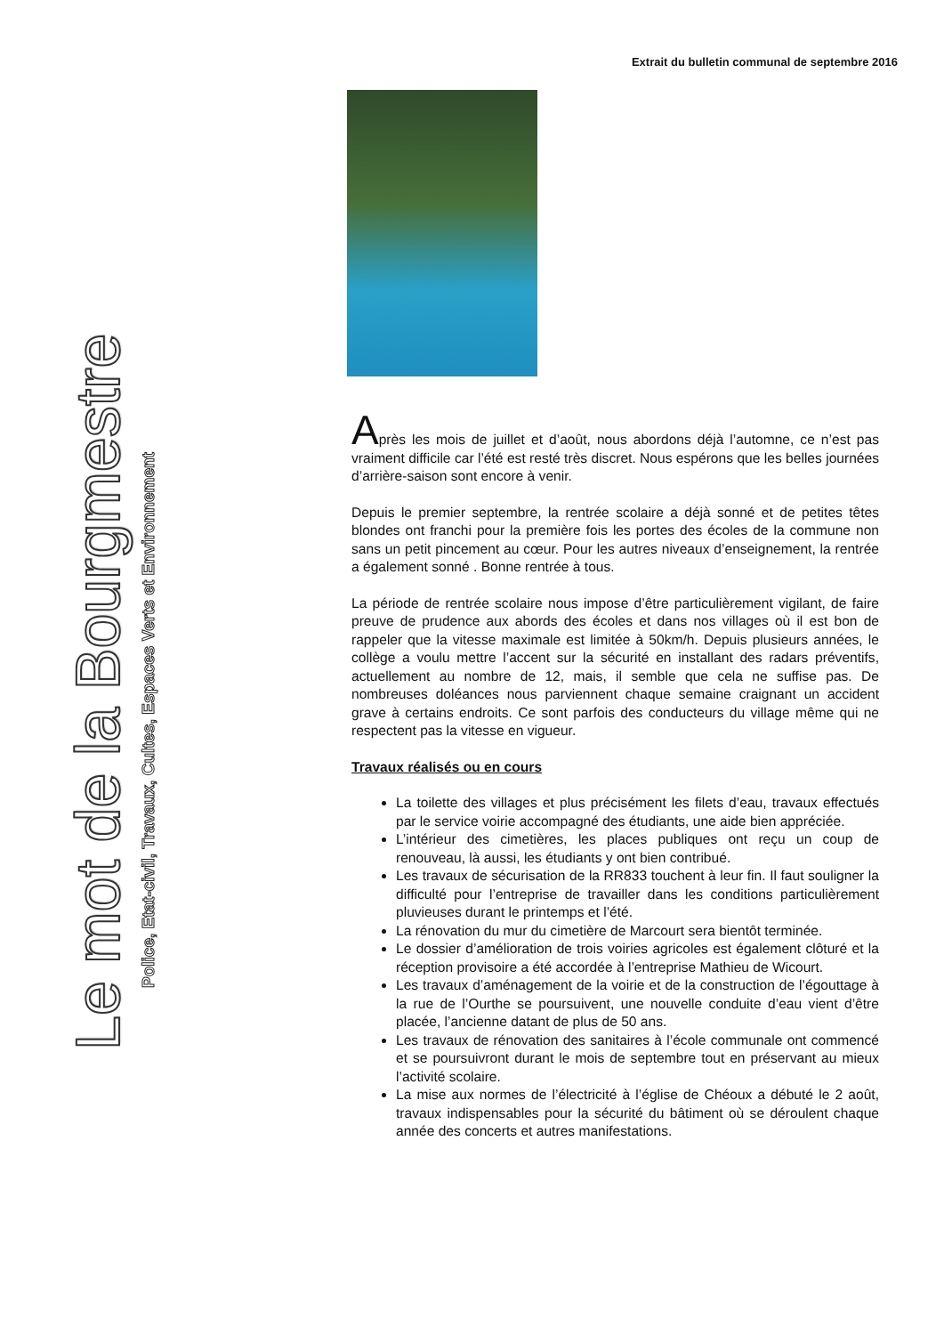Extrait du bulletin communal de septembre 2016
Le mot de la Bourgmestre
Police, Etat-civil, Travaux, Cultes, Espaces Verts et Environnement
Après les mois de juillet et d’août, nous abordons déjà l’automne, ce n’est pas vraiment difficile car l’été est resté très discret. Nous espérons que les belles journées d’arrière-saison sont encore à venir.
Depuis le premier septembre, la rentrée scolaire a déjà sonné et de petites têtes blondes ont franchi pour la première fois les portes des écoles de la commune non sans un petit pincement au cœur. Pour les autres niveaux d’enseignement, la rentrée a également sonné . Bonne rentrée à tous.
La période de rentrée scolaire nous impose d’être particulièrement vigilant, de faire preuve de prudence aux abords des écoles et dans nos villages où il est bon de rappeler que la vitesse maximale est limitée à 50km/h. Depuis plusieurs années, le collège a voulu mettre l’accent sur la sécurité en installant des radars préventifs, actuellement au nombre de 12, mais, il semble que cela ne suffise pas. De nombreuses doléances nous parviennent chaque semaine craignant un accident grave à certains endroits. Ce sont parfois des conducteurs du village même qui ne respectent pas la vitesse en vigueur.
Travaux réalisés ou en cours
La toilette des villages et plus précisément les filets d’eau, travaux effectués par le service voirie accompagné des étudiants, une aide bien appréciée.
L’intérieur des cimetières, les places publiques ont reçu un coup de renouveau, là aussi, les étudiants y ont bien contribué.
Les travaux de sécurisation de la RR833 touchent à leur fin. Il faut souligner la difficulté pour l’entreprise de travailler dans les conditions particulièrement pluvieuses durant le printemps et l’été.
La rénovation du mur du cimetière de Marcourt sera bientôt terminée.
Le dossier d’amélioration de trois voiries agricoles est également clôturé et la réception provisoire a été accordée à l’entreprise Mathieu de Wicourt.
Les travaux d’aménagement de la voirie et de la construction de l’égouttage à la rue de l’Ourthe se poursuivent, une nouvelle conduite d’eau vient d’être placée, l’ancienne datant de plus de 50 ans.
Les travaux de rénovation des sanitaires à l’école communale ont commencé et se poursuivront durant le mois de septembre tout en préservant au mieux l’activité scolaire.
La mise aux normes de l’électricité à l’église de Chéoux a débuté le 2 août, travaux indispensables pour la sécurité du bâtiment où se déroulent chaque année des concerts et autres manifestations.